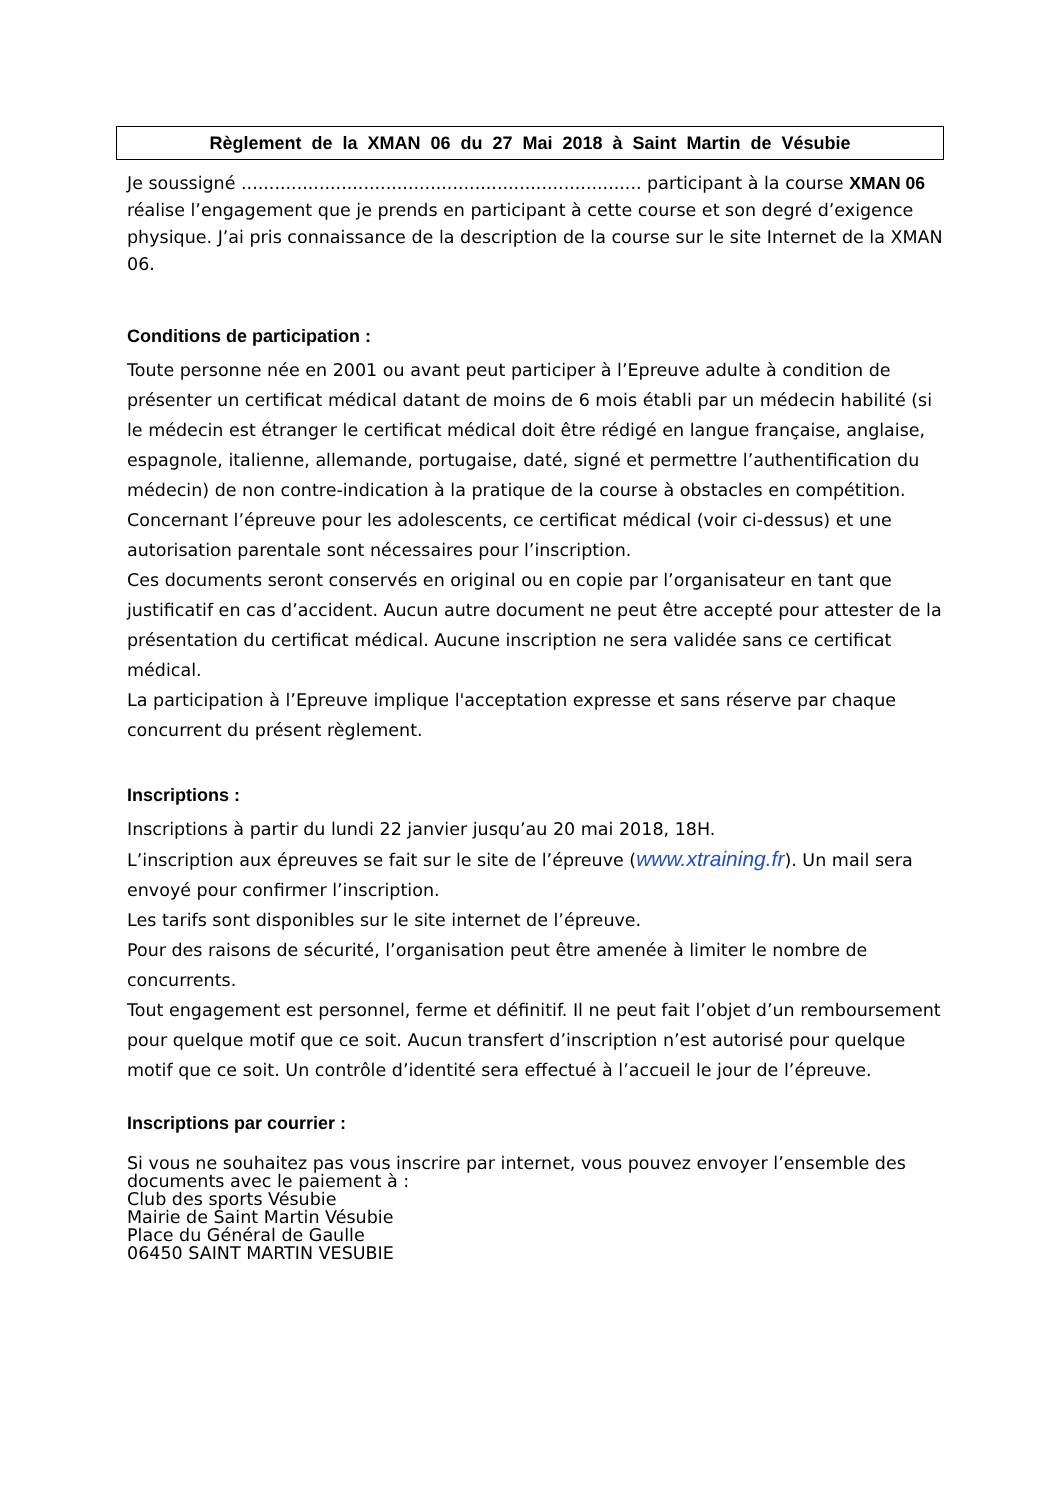Règlement de la XMAN 06 du 27 Mai 2018 à Saint Martin de Vésubie
Je soussigné ........................................................................ participant à la course XMAN 06 réalise l’engagement que je prends en participant à cette course et son degré d’exigence physique. J’ai pris connaissance de la description de la course sur le site Internet de la XMAN 06.
Conditions de participation :
Toute personne née en 2001 ou avant peut participer à l’Epreuve adulte à condition de présenter un certificat médical datant de moins de 6 mois établi par un médecin habilité (si le médecin est étranger le certificat médical doit être rédigé en langue française, anglaise, espagnole, italienne, allemande, portugaise, daté, signé et permettre l’authentification du médecin) de non contre-indication à la pratique de la course à obstacles en compétition.
Concernant l’épreuve pour les adolescents, ce certificat médical (voir ci-dessus) et une autorisation parentale sont nécessaires pour l’inscription.
Ces documents seront conservés en original ou en copie par l’organisateur en tant que justificatif en cas d’accident. Aucun autre document ne peut être accepté pour attester de la présentation du certificat médical. Aucune inscription ne sera validée sans ce certificat médical.
La participation à l’Epreuve implique l'acceptation expresse et sans réserve par chaque concurrent du présent règlement.
Inscriptions :
Inscriptions à partir du lundi 22 janvier jusqu’au 20 mai 2018, 18H.
L’inscription aux épreuves se fait sur le site de l’épreuve (www.xtraining.fr). Un mail sera envoyé pour confirmer l’inscription.
Les tarifs sont disponibles sur le site internet de l’épreuve.
Pour des raisons de sécurité, l’organisation peut être amenée à limiter le nombre de concurrents.
Tout engagement est personnel, ferme et définitif. Il ne peut fait l’objet d’un remboursement pour quelque motif que ce soit. Aucun transfert d’inscription n’est autorisé pour quelque motif que ce soit. Un contrôle d’identité sera effectué à l’accueil le jour de l’épreuve.
Inscriptions par courrier :
Si vous ne souhaitez pas vous inscrire par internet, vous pouvez envoyer l’ensemble des documents avec le paiement à :
Club des sports Vésubie
Mairie de Saint Martin Vésubie
Place du Général de Gaulle
06450 SAINT MARTIN VESUBIE